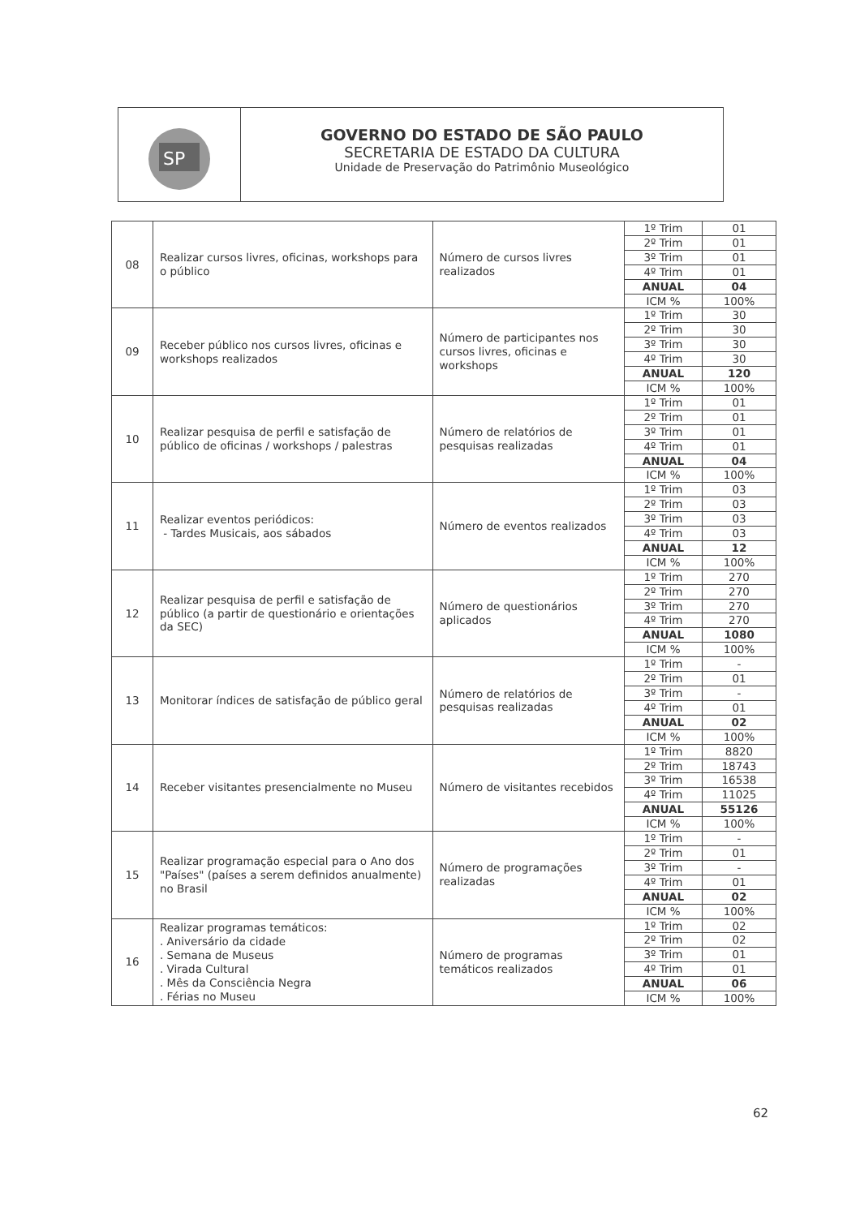SP
GOVERNO DO ESTADO DE SÃO PAULO
SECRETARIA DE ESTADO DA CULTURA
Unidade de Preservação do Patrimônio Museológico
| 08 | Realizar cursos livres, oficinas, workshops para o público | Número de cursos livres realizados | 1º Trim | 01 |
| | | | 2º Trim | 01 |
| | | | 3º Trim | 01 |
| | | | 4º Trim | 01 |
| | | | ANUAL | 04 |
| | | | ICM % | 100% |
| 09 | Receber público nos cursos livres, oficinas e workshops realizados | Número de participantes nos cursos livres, oficinas e workshops | 1º Trim | 30 |
| | | | 2º Trim | 30 |
| | | | 3º Trim | 30 |
| | | | 4º Trim | 30 |
| | | | ANUAL | 120 |
| | | | ICM % | 100% |
| 10 | Realizar pesquisa de perfil e satisfação de público de oficinas / workshops / palestras | Número de relatórios de pesquisas realizadas | 1º Trim | 01 |
| | | | 2º Trim | 01 |
| | | | 3º Trim | 01 |
| | | | 4º Trim | 01 |
| | | | ANUAL | 04 |
| | | | ICM % | 100% |
| 11 | Realizar eventos periódicos: - Tardes Musicais, aos sábados | Número de eventos realizados | 1º Trim | 03 |
| | | | 2º Trim | 03 |
| | | | 3º Trim | 03 |
| | | | 4º Trim | 03 |
| | | | ANUAL | 12 |
| | | | ICM % | 100% |
| 12 | Realizar pesquisa de perfil e satisfação de público (a partir de questionário e orientações da SEC) | Número de questionários aplicados | 1º Trim | 270 |
| | | | 2º Trim | 270 |
| | | | 3º Trim | 270 |
| | | | 4º Trim | 270 |
| | | | ANUAL | 1080 |
| | | | ICM % | 100% |
| 13 | Monitorar índices de satisfação de público geral | Número de relatórios de pesquisas realizadas | 1º Trim | - |
| | | | 2º Trim | 01 |
| | | | 3º Trim | - |
| | | | 4º Trim | 01 |
| | | | ANUAL | 02 |
| | | | ICM % | 100% |
| 14 | Receber visitantes presencialmente no Museu | Número de visitantes recebidos | 1º Trim | 8820 |
| | | | 2º Trim | 18743 |
| | | | 3º Trim | 16538 |
| | | | 4º Trim | 11025 |
| | | | ANUAL | 55126 |
| | | | ICM % | 100% |
| 15 | Realizar programação especial para o Ano dos "Países" (países a serem definidos anualmente) no Brasil | Número de programações realizadas | 1º Trim | - |
| | | | 2º Trim | 01 |
| | | | 3º Trim | - |
| | | | 4º Trim | 01 |
| | | | ANUAL | 02 |
| | | | ICM % | 100% |
| 16 | Realizar programas temáticos: . Aniversário da cidade . Semana de Museus . Virada Cultural . Mês da Consciência Negra . Férias no Museu | Número de programas temáticos realizados | 1º Trim | 02 |
| | | | 2º Trim | 02 |
| | | | 3º Trim | 01 |
| | | | 4º Trim | 01 |
| | | | ANUAL | 06 |
| | | | ICM % | 100% |
62